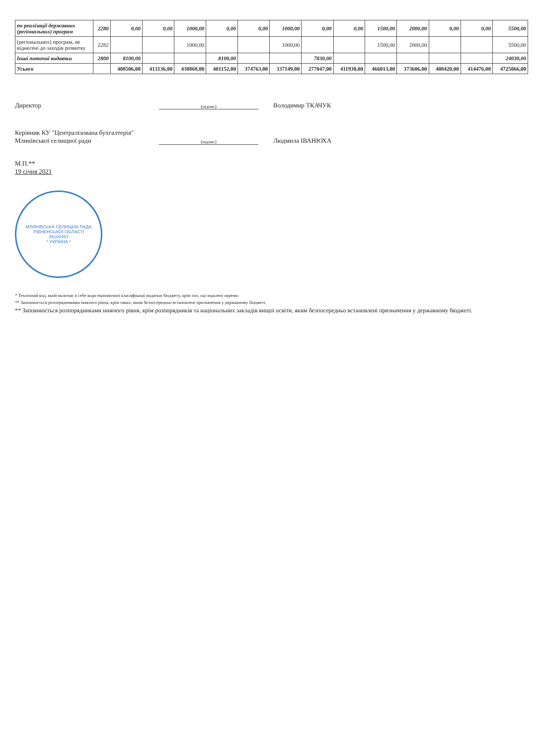| по реалізації державних (регіональних) програм | 2280 | 0,00 | 0,00 | 1000,00 | 0,00 | 0,00 | 1000,00 | 0,00 | 0,00 | 1500,00 | 2000,00 | 0,00 | 0,00 | 5500,00 |
| (регіональних) програм, не віднесені до заходів розвитку | 2282 | | | 1000,00 | | | 1000,00 | | | 1500,00 | 2000,00 | | | 5500,00 |
| Інші поточні видатки | 2800 | 8100,00 | | | 8100,00 | | | 7830,00 | | | | | | 24030,00 |
| Усього | | 408506,00 | 413136,00 | 438868,00 | 401152,00 | 374763,00 | 337149,00 | 277047,00 | 411930,00 | 466013,00 | 373606,00 | 408420,00 | 414476,00 | 4725066,00 |
Директор
(підпис)
Володимир ТКАЧУК
Керівник КУ "Централізована бухгалтерія" Млинівської селищної ради
(підпис)
Людмила ІВАНЮХА
М.П.**
19 січня 2021
МЛИНІВСЬКА СЕЛИЩНА РАДА РІВНЕНСЬКОЇ ОБЛАСТІ
39100497
* УКРАЇНА *
* Технічний код, який включає в себе коди економічної класифікації видатків бюджету, крім тих, що виділені окремо.
** Заповнюється розпорядниками нижчого рівня, крім таких, яким безпосередньо встановлені призначення у державному бюджеті.
** Заповнюється розпорядниками нижчого рівня, крім розпорядників та національних закладів вищої освіти, яким безпосередньо встановлені призначення у державному бюджеті.